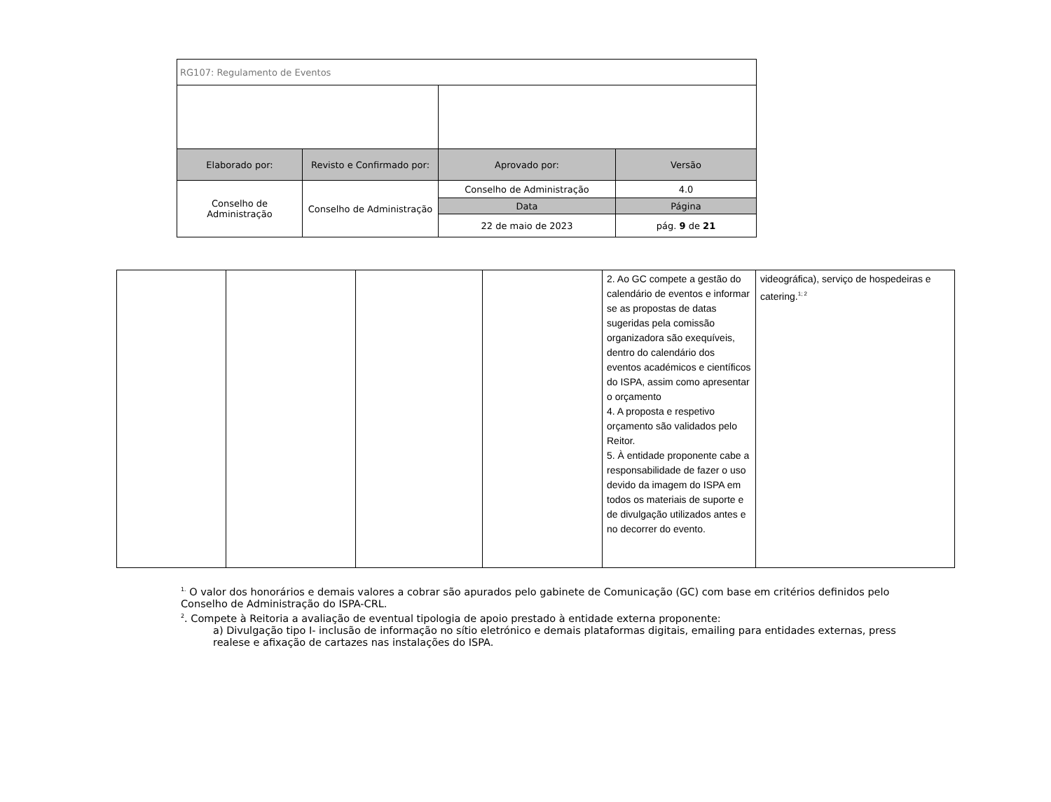| RG107: Regulamento de Eventos | | | |
| Elaborado por: | Revisto e Confirmado por: | Aprovado por: | Versão |
| Conselho de Administração | Conselho de Administração | Conselho de Administração | 4.0 |
| | | Data | Página |
| | | 22 de maio de 2023 | pág. 9 de 21 |
| | | | | 2. Ao GC compete a gestão do calendário de eventos e informar se as propostas de datas sugeridas pela comissão organizadora são exequíveis, dentro do calendário dos eventos académicos e científicos do ISPA, assim como apresentar o orçamento 4. A proposta e respetivo orçamento são validados pelo Reitor. 5. À entidade proponente cabe a responsabilidade de fazer o uso devido da imagem do ISPA em todos os materiais de suporte e de divulgação utilizados antes e no decorrer do evento. | videográfica), serviço de hospedeiras e catering.<sup>1; 2</sup> |
<sup>1.</sup> O valor dos honorários e demais valores a cobrar são apurados pelo gabinete de Comunicação (GC) com base em critérios definidos pelo Conselho de Administração do ISPA-CRL.
<sup>2</sup>. Compete à Reitoria a avaliação de eventual tipologia de apoio prestado à entidade externa proponente:
a) Divulgação tipo I- inclusão de informação no sítio eletrónico e demais plataformas digitais, emailing para entidades externas, press realese e afixação de cartazes nas instalações do ISPA.